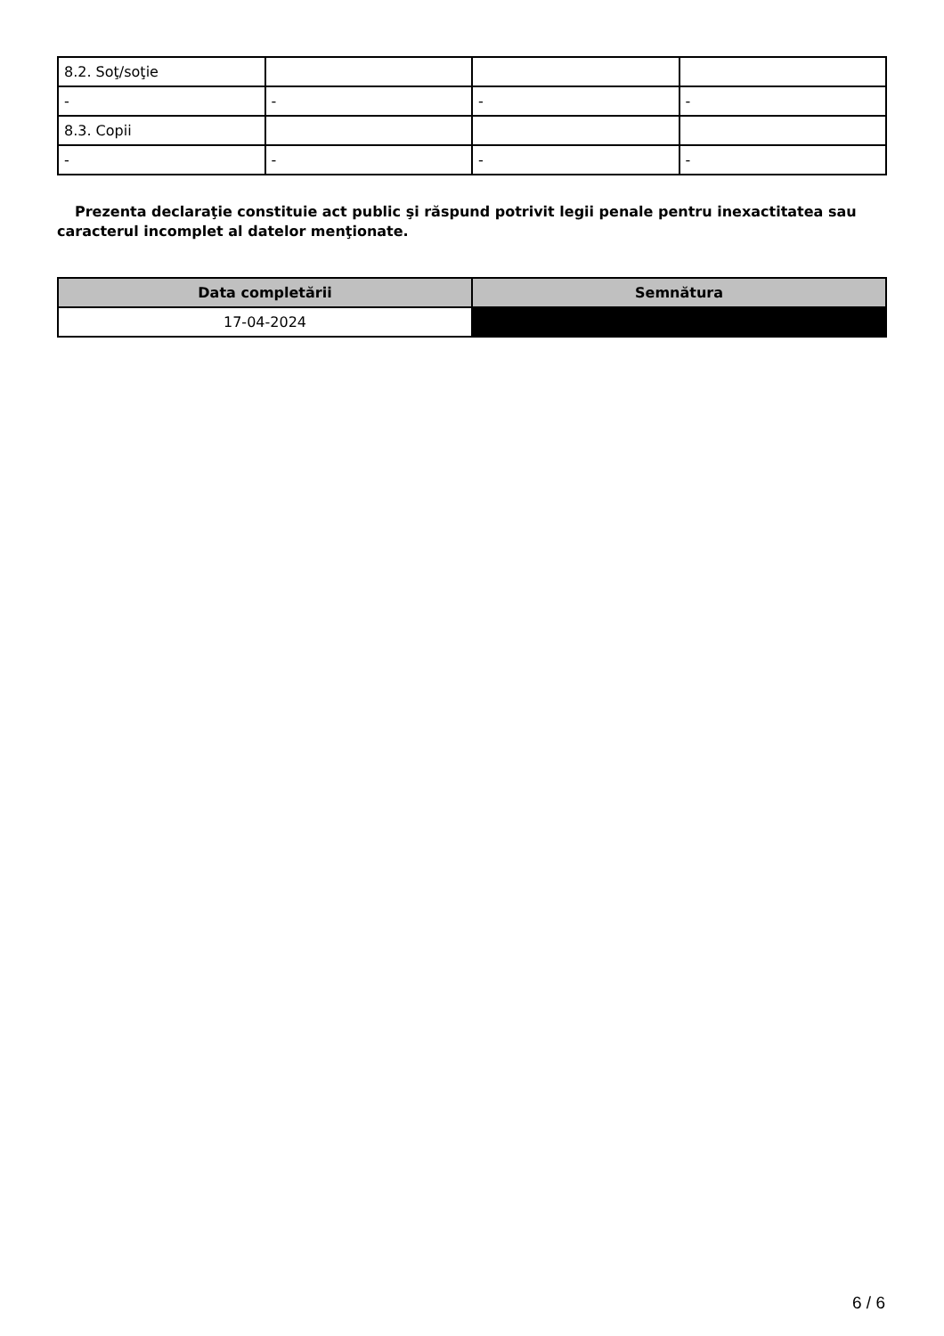| 8.2. Soţ/soţie | | | |
| - | - | - | - |
| 8.3. Copii | | | |
| - | - | - | - |
Prezenta declaraţie constituie act public şi răspund potrivit legii penale pentru inexactitatea sau caracterul incomplet al datelor menţionate.
| Data completării | Semnătura |
| --- | --- |
| 17-04-2024 | |
6 / 6